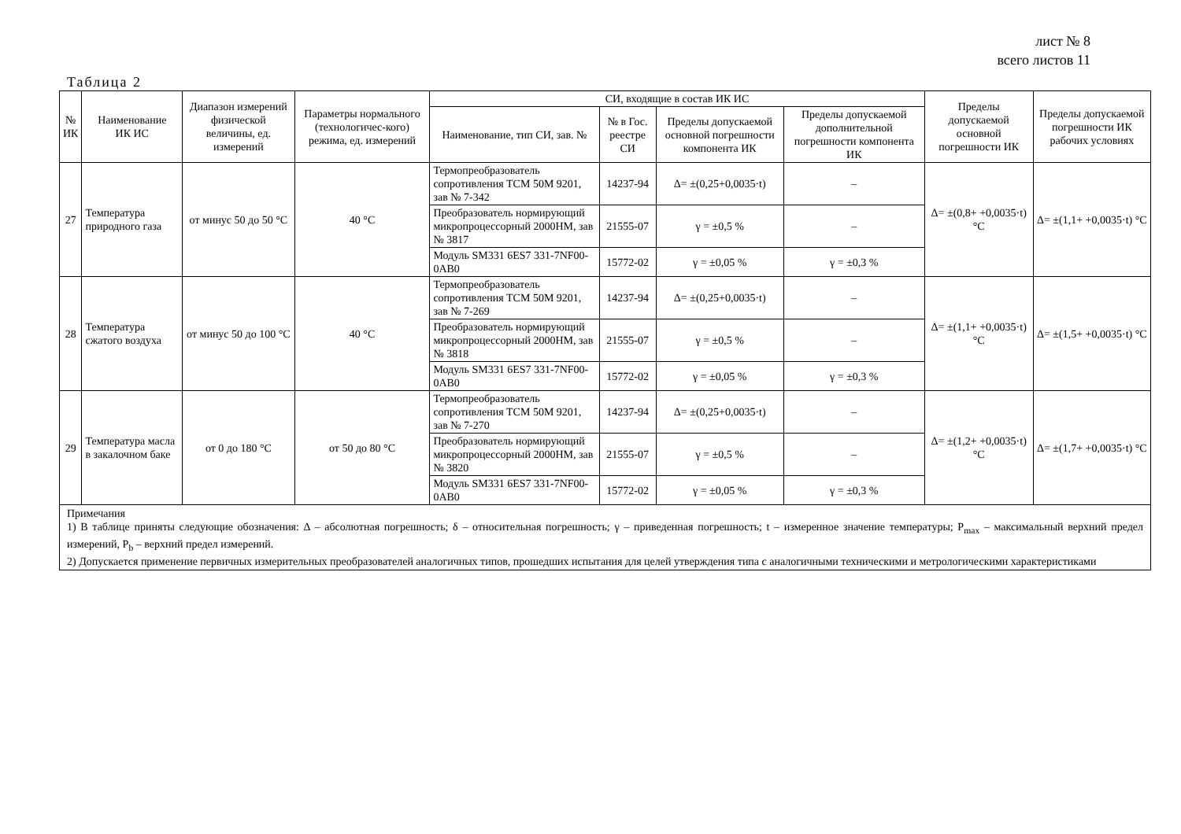лист № 8
всего листов 11
Таблица 2
| № ИК | Наименование ИК ИС | Диапазон измерений физической величины, ед. измерений | Параметры нормального (технологичес-кого) режима, ед. измерений | СИ, входящие в состав ИК ИС | | | | Пределы допускаемой основной погрешности ИК | Пределы допускаемой погрешности ИК рабочих условиях |
| --- | --- | --- | --- | --- | --- | --- | --- | --- | --- |
| | | | | Наименование, тип СИ, зав. № | № в Гос. реестре СИ | Пределы допускаемой основной погрешности компонента ИК | Пределы допускаемой дополнительной погрешности компонента ИК | | |
| 27 | Температура природного газа | от минус 50 до 50 °C | 40 °C | Термопреобразователь сопротивления ТСМ 50М 9201, зав № 7-342 | 14237-94 | Δ= ±(0,25+0,0035·t) | – | Δ= ±(0,8+ +0,0035·t) °C | Δ= ±(1,1+ +0,0035·t) °C |
| | | | | Преобразователь нормирующий микропроцессорный 2000НМ, зав № 3817 | 21555-07 | γ = ±0,5 % | – | | |
| | | | | Модуль SM331 6ES7 331-7NF00-0AB0 | 15772-02 | γ = ±0,05 % | γ = ±0,3 % | | |
| 28 | Температура сжатого воздуха | от минус 50 до 100 °C | 40 °C | Термопреобразователь сопротивления ТСМ 50М 9201, зав № 7-269 | 14237-94 | Δ= ±(0,25+0,0035·t) | – | Δ= ±(1,1+ +0,0035·t) °C | Δ= ±(1,5+ +0,0035·t) °C |
| | | | | Преобразователь нормирующий микропроцессорный 2000НМ, зав № 3818 | 21555-07 | γ = ±0,5 % | – | | |
| | | | | Модуль SM331 6ES7 331-7NF00-0AB0 | 15772-02 | γ = ±0,05 % | γ = ±0,3 % | | |
| 29 | Температура масла в закалочном баке | от 0 до 180 °C | от 50 до 80 °C | Термопреобразователь сопротивления ТСМ 50М 9201, зав № 7-270 | 14237-94 | Δ= ±(0,25+0,0035·t) | – | Δ= ±(1,2+ +0,0035·t) °C | Δ= ±(1,7+ +0,0035·t) °C |
| | | | | Преобразователь нормирующий микропроцессорный 2000НМ, зав № 3820 | 21555-07 | γ = ±0,5 % | – | | |
| | | | | Модуль SM331 6ES7 331-7NF00-0AB0 | 15772-02 | γ = ±0,05 % | γ = ±0,3 % | | |
| Примечания 1) В таблице приняты следующие обозначения: Δ – абсолютная погрешность; δ – относительная погрешность; γ – приведенная погрешность; t – измеренное значение температуры; P<sub>max</sub> – максимальный верхний предел измерений, P<sub>b</sub> – верхний предел измерений. 2) Допускается применение первичных измерительных преобразователей аналогичных типов, прошедших испытания для целей утверждения типа с аналогичными техническими и метрологическими характеристиками | | | | | | | | | |